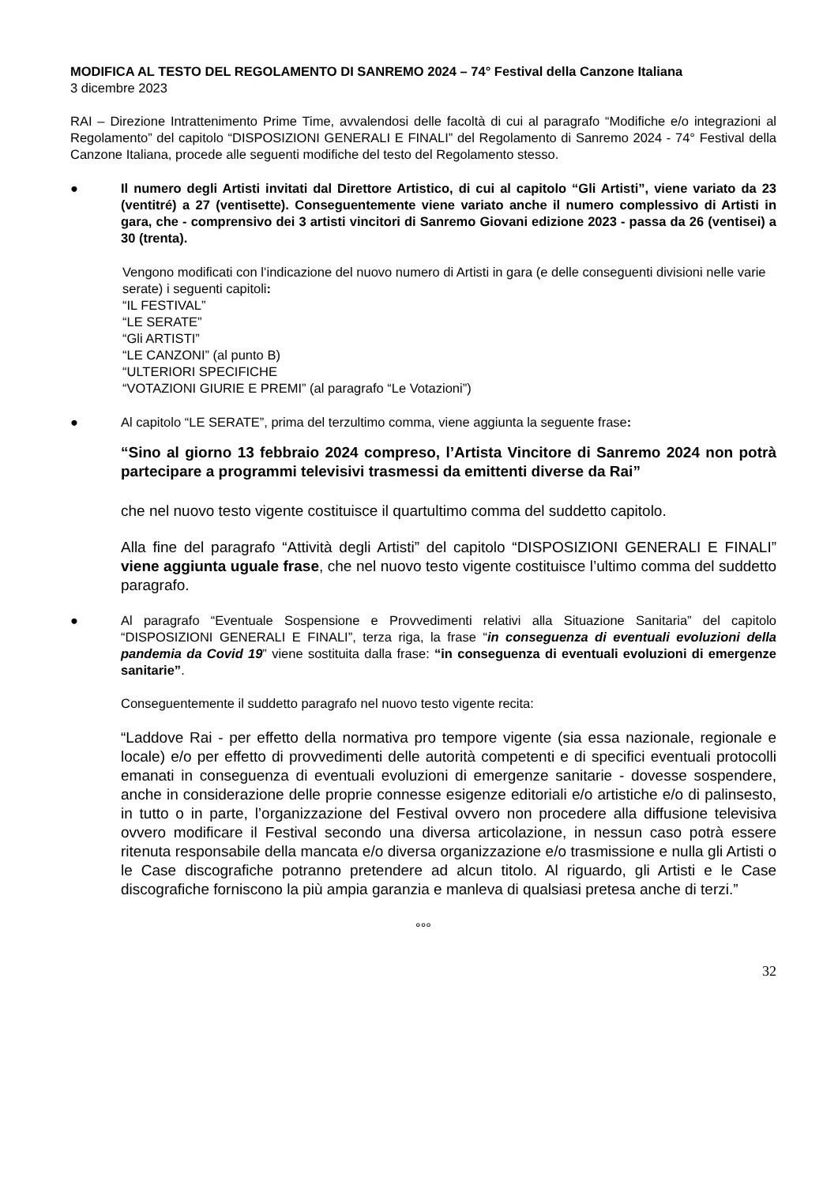MODIFICA AL TESTO DEL REGOLAMENTO DI SANREMO 2024 – 74° Festival della Canzone Italiana
3 dicembre 2023
RAI – Direzione Intrattenimento Prime Time, avvalendosi delle facoltà di cui al paragrafo “Modifiche e/o integrazioni al Regolamento” del capitolo “DISPOSIZIONI GENERALI E FINALI” del Regolamento di Sanremo 2024 - 74° Festival della Canzone Italiana, procede alle seguenti modifiche del testo del Regolamento stesso.
● Il numero degli Artisti invitati dal Direttore Artistico, di cui al capitolo “Gli Artisti”, viene variato da 23 (ventitré) a 27 (ventisette). Conseguentemente viene variato anche il numero complessivo di Artisti in gara, che - comprensivo dei 3 artisti vincitori di Sanremo Giovani edizione 2023 - passa da 26 (ventisei) a 30 (trenta).
Vengono modificati con l’indicazione del nuovo numero di Artisti in gara (e delle conseguenti divisioni nelle varie serate) i seguenti capitoli:
“IL FESTIVAL”
“LE SERATE”
“Gli ARTISTI”
“LE CANZONI” (al punto B)
“ULTERIORI SPECIFICHE
“VOTAZIONI GIURIE E PREMI” (al paragrafo “Le Votazioni”)
● Al capitolo “LE SERATE”, prima del terzultimo comma, viene aggiunta la seguente frase:
“Sino al giorno 13 febbraio 2024 compreso, l’Artista Vincitore di Sanremo 2024 non potrà partecipare a programmi televisivi trasmessi da emittenti diverse da Rai”
che nel nuovo testo vigente costituisce il quartultimo comma del suddetto capitolo.
Alla fine del paragrafo “Attività degli Artisti” del capitolo “DISPOSIZIONI GENERALI E FINALI” viene aggiunta uguale frase, che nel nuovo testo vigente costituisce l’ultimo comma del suddetto paragrafo.
● Al paragrafo “Eventuale Sospensione e Provvedimenti relativi alla Situazione Sanitaria” del capitolo “DISPOSIZIONI GENERALI E FINALI”, terza riga, la frase “in conseguenza di eventuali evoluzioni della pandemia da Covid 19” viene sostituita dalla frase: “in conseguenza di eventuali evoluzioni di emergenze sanitarie”.
Conseguentemente il suddetto paragrafo nel nuovo testo vigente recita:
“Laddove Rai - per effetto della normativa pro tempore vigente (sia essa nazionale, regionale e locale) e/o per effetto di provvedimenti delle autorità competenti e di specifici eventuali protocolli emanati in conseguenza di eventuali evoluzioni di emergenze sanitarie - dovesse sospendere, anche in considerazione delle proprie connesse esigenze editoriali e/o artistiche e/o di palinsesto, in tutto o in parte, l’organizzazione del Festival ovvero non procedere alla diffusione televisiva ovvero modificare il Festival secondo una diversa articolazione, in nessun caso potrà essere ritenuta responsabile della mancata e/o diversa organizzazione e/o trasmissione e nulla gli Artisti o le Case discografiche potranno pretendere ad alcun titolo. Al riguardo, gli Artisti e le Case discografiche forniscono la più ampia garanzia e manleva di qualsiasi pretesa anche di terzi.”
°°°
32